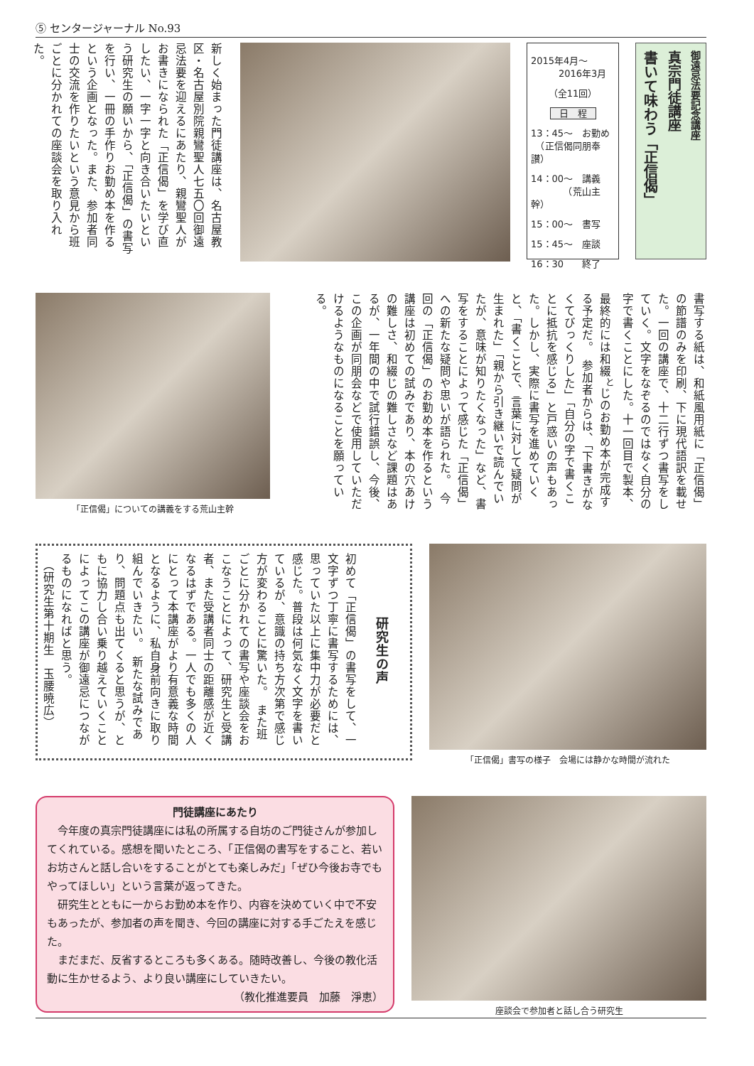⑤ センタージャーナル No.93
御遠忌法要記念講座
真宗門徒講座
書いて味わう「正信偈」
2015年4月～
　　　2016年3月
（全11回）
日　程
13：45～　お勤め
　（正信偈同朋奉讃）
14：00～　講義
　　　　（荒山主幹）
15：00～　書写
15：45～　座談
16：30　　終了
新しく始まった門徒講座は、名古屋教区・名古屋別院親鸞聖人七五〇回御遠忌法要を迎えるにあたり、親鸞聖人がお書きになられた「正信偈」を学び直したい、一字一字と向き合いたいという研究生の願いから、「正信偈」の書写を行い、一冊の手作りお勤め本を作るという企画となった。また、参加者同士の交流を作りたいという意見から班ごとに分かれての座談会を取り入れた。
書写する紙は、和紙風用紙に「正信偈」の節譜のみを印刷、下に現代語訳を載せた。一回の講座で、十二行ずつ書写をしていく。文字をなぞるのではなく自分の字で書くことにした。十一回目で製本、最終的には和綴<sup>と</sup>じのお勤め本が完成する予定だ。　参加者からは、「下書きがなくてびっくりした」「自分の字で書くことに抵抗を感じる」と戸惑いの声もあった。しかし、実際に書写を進めていくと、「書くことで、言葉に対して疑問が生まれた」「親から引き継いで読んでいたが、意味が知りたくなった」など、書写をすることによって感じた「正信偈」への新たな疑問や思いが語られた。　今回の「正信偈」のお勤め本を作るという講座は初めての試みであり、本の穴あけの難しさ、和綴じの難しさなど課題はあるが、一年間の中で試行錯誤し、今後、この企画が同朋会などで使用していただけるようなものになることを願っている。
「正信偈」についての講義をする荒山主幹
「正信偈」書写の様子　会場には静かな時間が流れた
研究生の声
初めて「正信偈」の書写をして、一文字ずつ丁寧に書写するためには、思っていた以上に集中力が必要だと感じた。普段は何気なく文字を書いているが、意識の持ち方次第で感じ方が変わることに驚いた。　また班ごとに分かれての書写や座談会をおこなうことによって、研究生と受講者、また受講者同士の距離感が近くなるはずである。一人でも多くの人にとって本講座がより有意義な時間となるように、私自身前向きに取り組んでいきたい。　新たな試みであり、問題点も出てくると思うが、ともに協力し合い乗り越えていくことによってこの講座が御遠忌につながるものになればと思う。
　（研究生第十期生　玉腰暁広）
門徒講座にあたり
今年度の真宗門徒講座には私の所属する自坊のご門徒さんが参加してくれている。感想を聞いたところ、「正信偈の書写をすること、若いお坊さんと話し合いをすることがとても楽しみだ」「ぜひ今後お寺でもやってほしい」という言葉が返ってきた。
研究生とともに一からお勤め本を作り、内容を決めていく中で不安もあったが、参加者の声を聞き、今回の講座に対する手ごたえを感じた。
まだまだ、反省するところも多くある。随時改善し、今後の教化活動に生かせるよう、より良い講座にしていきたい。
（教化推進要員　加藤　淨恵）
座談会で参加者と話し合う研究生